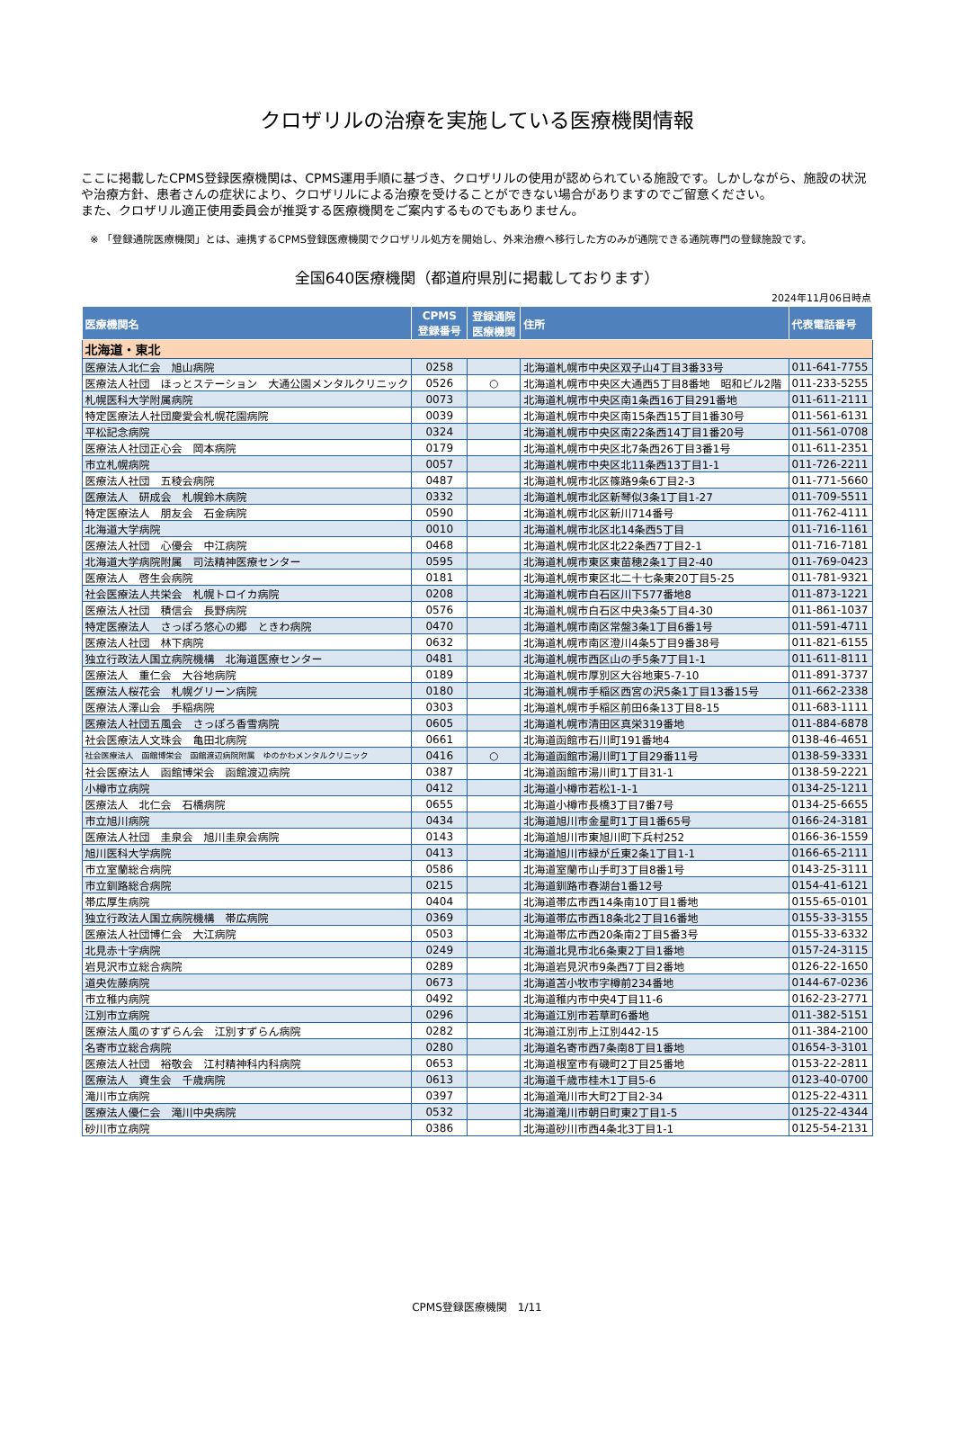クロザリルの治療を実施している医療機関情報
ここに掲載したCPMS登録医療機関は、CPMS運用手順に基づき、クロザリルの使用が認められている施設です。しかしながら、施設の状況や治療方針、患者さんの症状により、クロザリルによる治療を受けることができない場合がありますのでご留意ください。
また、クロザリル適正使用委員会が推奨する医療機関をご案内するものでもありません。
※ 「登録通院医療機関」とは、連携するCPMS登録医療機関でクロザリル処方を開始し、外来治療へ移行した方のみが通院できる通院専門の登録施設です。
全国640医療機関（都道府県別に掲載しております）
2024年11月06日時点
| 医療機関名 | CPMS 登録番号 | 登録通院 医療機関 | 住所 | 代表電話番号 |
| --- | --- | --- | --- | --- |
| 北海道・東北 | | | | |
| 医療法人北仁会 旭山病院 | 0258 | | 北海道札幌市中央区双子山4丁目3番33号 | 011-641-7755 |
| 医療法人社団 ほっとステーション 大通公園メンタルクリニック | 0526 | ○ | 北海道札幌市中央区大通西5丁目8番地 昭和ビル2階 | 011-233-5255 |
| 札幌医科大学附属病院 | 0073 | | 北海道札幌市中央区南1条西16丁目291番地 | 011-611-2111 |
| 特定医療法人社団慶愛会札幌花園病院 | 0039 | | 北海道札幌市中央区南15条西15丁目1番30号 | 011-561-6131 |
| 平松記念病院 | 0324 | | 北海道札幌市中央区南22条西14丁目1番20号 | 011-561-0708 |
| 医療法人社団正心会 岡本病院 | 0179 | | 北海道札幌市中央区北7条西26丁目3番1号 | 011-611-2351 |
| 市立札幌病院 | 0057 | | 北海道札幌市中央区北11条西13丁目1-1 | 011-726-2211 |
| 医療法人社団 五稜会病院 | 0487 | | 北海道札幌市北区篠路9条6丁目2-3 | 011-771-5660 |
| 医療法人 研成会 札幌鈴木病院 | 0332 | | 北海道札幌市北区新琴似3条1丁目1-27 | 011-709-5511 |
| 特定医療法人 朋友会 石金病院 | 0590 | | 北海道札幌市北区新川714番号 | 011-762-4111 |
| 北海道大学病院 | 0010 | | 北海道札幌市北区北14条西5丁目 | 011-716-1161 |
| 医療法人社団 心優会 中江病院 | 0468 | | 北海道札幌市北区北22条西7丁目2-1 | 011-716-7181 |
| 北海道大学病院附属 司法精神医療センター | 0595 | | 北海道札幌市東区東苗穂2条1丁目2-40 | 011-769-0423 |
| 医療法人 啓生会病院 | 0181 | | 北海道札幌市東区北二十七条東20丁目5-25 | 011-781-9321 |
| 社会医療法人共栄会 札幌トロイカ病院 | 0208 | | 北海道札幌市白石区川下577番地8 | 011-873-1221 |
| 医療法人社団 積信会 長野病院 | 0576 | | 北海道札幌市白石区中央3条5丁目4-30 | 011-861-1037 |
| 特定医療法人 さっぽろ悠心の郷 ときわ病院 | 0470 | | 北海道札幌市南区常盤3条1丁目6番1号 | 011-591-4711 |
| 医療法人社団 林下病院 | 0632 | | 北海道札幌市南区澄川4条5丁目9番38号 | 011-821-6155 |
| 独立行政法人国立病院機構 北海道医療センター | 0481 | | 北海道札幌市西区山の手5条7丁目1-1 | 011-611-8111 |
| 医療法人 重仁会 大谷地病院 | 0189 | | 北海道札幌市厚別区大谷地東5-7-10 | 011-891-3737 |
| 医療法人桜花会 札幌グリーン病院 | 0180 | | 北海道札幌市手稲区西宮の沢5条1丁目13番15号 | 011-662-2338 |
| 医療法人澤山会 手稲病院 | 0303 | | 北海道札幌市手稲区前田6条13丁目8-15 | 011-683-1111 |
| 医療法人社団五風会 さっぽろ香雪病院 | 0605 | | 北海道札幌市清田区真栄319番地 | 011-884-6878 |
| 社会医療法人文珠会 亀田北病院 | 0661 | | 北海道函館市石川町191番地4 | 0138-46-4651 |
| 社会医療法人 函館博栄会 函館渡辺病院附属 ゆのかわメンタルクリニック | 0416 | ○ | 北海道函館市湯川町1丁目29番11号 | 0138-59-3331 |
| 社会医療法人 函館博栄会 函館渡辺病院 | 0387 | | 北海道函館市湯川町1丁目31-1 | 0138-59-2221 |
| 小樽市立病院 | 0412 | | 北海道小樽市若松1-1-1 | 0134-25-1211 |
| 医療法人 北仁会 石橋病院 | 0655 | | 北海道小樽市長橋3丁目7番7号 | 0134-25-6655 |
| 市立旭川病院 | 0434 | | 北海道旭川市金星町1丁目1番65号 | 0166-24-3181 |
| 医療法人社団 圭泉会 旭川圭泉会病院 | 0143 | | 北海道旭川市東旭川町下兵村252 | 0166-36-1559 |
| 旭川医科大学病院 | 0413 | | 北海道旭川市緑が丘東2条1丁目1-1 | 0166-65-2111 |
| 市立室蘭総合病院 | 0586 | | 北海道室蘭市山手町3丁目8番1号 | 0143-25-3111 |
| 市立釧路総合病院 | 0215 | | 北海道釧路市春湖台1番12号 | 0154-41-6121 |
| 帯広厚生病院 | 0404 | | 北海道帯広市西14条南10丁目1番地 | 0155-65-0101 |
| 独立行政法人国立病院機構 帯広病院 | 0369 | | 北海道帯広市西18条北2丁目16番地 | 0155-33-3155 |
| 医療法人社団博仁会 大江病院 | 0503 | | 北海道帯広市西20条南2丁目5番3号 | 0155-33-6332 |
| 北見赤十字病院 | 0249 | | 北海道北見市北6条東2丁目1番地 | 0157-24-3115 |
| 岩見沢市立総合病院 | 0289 | | 北海道岩見沢市9条西7丁目2番地 | 0126-22-1650 |
| 道央佐藤病院 | 0673 | | 北海道苫小牧市字樽前234番地 | 0144-67-0236 |
| 市立稚内病院 | 0492 | | 北海道稚内市中央4丁目11-6 | 0162-23-2771 |
| 江別市立病院 | 0296 | | 北海道江別市若草町6番地 | 011-382-5151 |
| 医療法人風のすずらん会 江別すずらん病院 | 0282 | | 北海道江別市上江別442-15 | 011-384-2100 |
| 名寄市立総合病院 | 0280 | | 北海道名寄市西7条南8丁目1番地 | 01654-3-3101 |
| 医療法人社団 裕敬会 江村精神科内科病院 | 0653 | | 北海道根室市有磯町2丁目25番地 | 0153-22-2811 |
| 医療法人 資生会 千歳病院 | 0613 | | 北海道千歳市桂木1丁目5-6 | 0123-40-0700 |
| 滝川市立病院 | 0397 | | 北海道滝川市大町2丁目2-34 | 0125-22-4311 |
| 医療法人優仁会 滝川中央病院 | 0532 | | 北海道滝川市朝日町東2丁目1-5 | 0125-22-4344 |
| 砂川市立病院 | 0386 | | 北海道砂川市西4条北3丁目1-1 | 0125-54-2131 |
CPMS登録医療機関　1/11